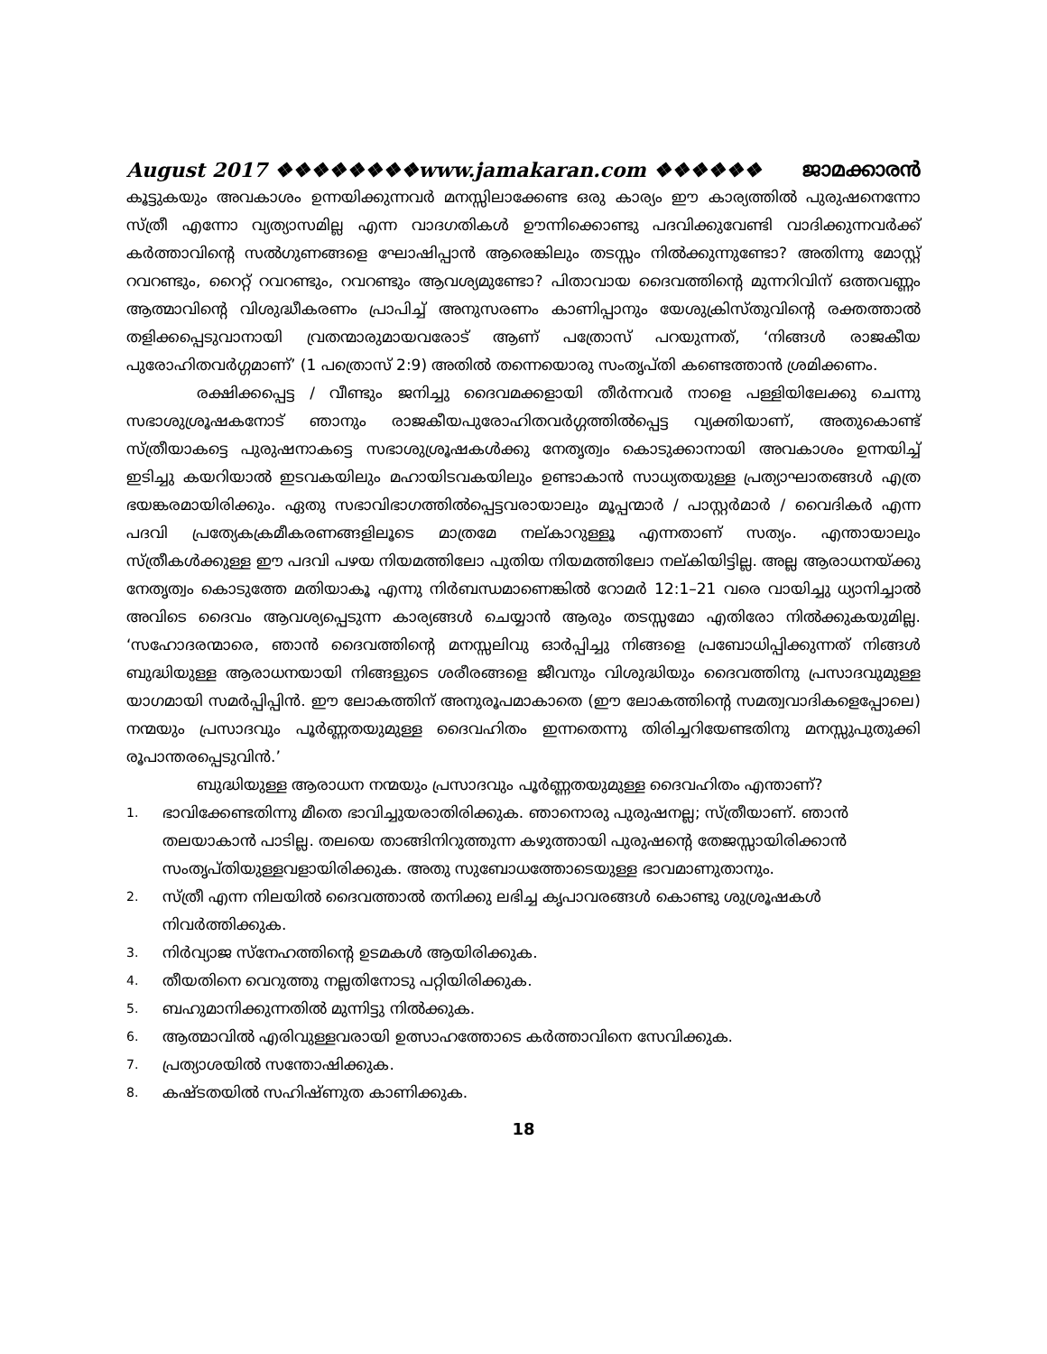August 2017 ❖❖❖❖❖❖❖❖www.jamakaran.com ❖❖❖❖❖❖ ജാമക്കാരൻ
കൂട്ടുകയും അവകാശം ഉന്നയിക്കുന്നവർ മനസ്സിലാക്കേണ്ട ഒരു കാര്യം ഈ കാര്യത്തിൽ പുരുഷനെന്നോ സ്ത്രീ എന്നോ വ്യത്യാസമില്ല എന്ന വാദഗതികൾ ഊന്നിക്കൊണ്ടു പദവിക്കുവേണ്ടി വാദിക്കുന്നവർക്ക് കർത്താവിന്റെ സൽഗുണങ്ങളെ ഘോഷിപ്പാൻ ആരെങ്കിലും തടസ്സം നിൽക്കുന്നുണ്ടോ? അതിന്നു മോസ്റ്റ് റവറണ്ടും, റൈറ്റ് റവറണ്ടും, റവറണ്ടും ആവശ്യമുണ്ടോ? പിതാവായ ദൈവത്തിന്റെ മുന്നറിവിന് ഒത്തവണ്ണം ആത്മാവിന്റെ വിശുദ്ധീകരണം പ്രാപിച്ച് അനുസരണം കാണിപ്പാനും യേശുക്രിസ്തുവിന്റെ രക്തത്താൽ തളിക്കപ്പെടുവാനായി വ്രതന്മാരുമായവരോട് ആണ് പത്രോസ് പറയുന്നത്, ‘നിങ്ങൾ രാജകീയ പുരോഹിതവർഗ്ഗമാണ്’ (1 പത്രൊസ് 2:9) അതിൽ തന്നെയൊരു സംതൃപ്തി കണ്ടെത്താൻ ശ്രമിക്കണം.
രക്ഷിക്കപ്പെട്ട / വീണ്ടും ജനിച്ചു ദൈവമക്കളായി തീർന്നവർ നാളെ പള്ളിയിലേക്കു ചെന്നു സഭാശുശ്രൂഷകനോട് ഞാനും രാജകീയപുരോഹിതവർഗ്ഗത്തിൽപ്പെട്ട വ്യക്തിയാണ്, അതുകൊണ്ട് സ്ത്രീയാകട്ടെ പുരുഷനാകട്ടെ സഭാശുശ്രൂഷകൾക്കു നേതൃത്വം കൊടുക്കാനായി അവകാശം ഉന്നയിച്ച് ഇടിച്ചു കയറിയാൽ ഇടവകയിലും മഹായിടവകയിലും ഉണ്ടാകാൻ സാധ്യതയുള്ള പ്രത്യാഘാതങ്ങൾ എത്ര ഭയങ്കരമായിരിക്കും. ഏതു സഭാവിഭാഗത്തിൽപ്പെട്ടവരായാലും മൂപ്പന്മാർ / പാസ്റ്റർമാർ / വൈദികർ എന്ന പദവി പ്രത്യേകക്രമീകരണങ്ങളിലൂടെ മാത്രമേ നല്കാറുള്ളൂ എന്നതാണ് സത്യം. എന്തായാലും സ്ത്രീകൾക്കുള്ള ഈ പദവി പഴയ നിയമത്തിലോ പുതിയ നിയമത്തിലോ നല്കിയിട്ടില്ല. അല്ല ആരാധനയ്ക്കു നേതൃത്വം കൊടുത്തേ മതിയാകൂ എന്നു നിർബന്ധമാണെങ്കിൽ റോമർ 12:1–21 വരെ വായിച്ചു ധ്യാനിച്ചാൽ അവിടെ ദൈവം ആവശ്യപ്പെടുന്ന കാര്യങ്ങൾ ചെയ്യാൻ ആരും തടസ്സമോ എതിരോ നിൽക്കുകയുമില്ല. ‘സഹോദരന്മാരെ, ഞാൻ ദൈവത്തിന്റെ മനസ്സലിവു ഓർപ്പിച്ചു നിങ്ങളെ പ്രബോധിപ്പിക്കുന്നത് നിങ്ങൾ ബുദ്ധിയുള്ള ആരാധനയായി നിങ്ങളുടെ ശരീരങ്ങളെ ജീവനും വിശുദ്ധിയും ദൈവത്തിനു പ്രസാദവുമുള്ള യാഗമായി സമർപ്പിപ്പിൻ. ഈ ലോകത്തിന് അനുരൂപമാകാതെ (ഈ ലോകത്തിന്റെ സമത്വവാദികളെപ്പോലെ) നന്മയും പ്രസാദവും പൂർണ്ണതയുമുള്ള ദൈവഹിതം ഇന്നതെന്നു തിരിച്ചറിയേണ്ടതിനു മനസ്സുപുതുക്കി രൂപാന്തരപ്പെടുവിൻ.’
ബുദ്ധിയുള്ള ആരാധന നന്മയും പ്രസാദവും പൂർണ്ണതയുമുള്ള ദൈവഹിതം എന്താണ്?
1. ഭാവിക്കേണ്ടതിന്നു മീതെ ഭാവിച്ചുയരാതിരിക്കുക. ഞാനൊരു പുരുഷനല്ല; സ്ത്രീയാണ്. ഞാൻ തലയാകാൻ പാടില്ല. തലയെ താങ്ങിനിറുത്തുന്ന കഴുത്തായി പുരുഷന്റെ തേജസ്സായിരിക്കാൻ സംതൃപ്തിയുള്ളവളായിരിക്കുക. അതു സുബോധത്തോടെയുള്ള ഭാവമാണുതാനും.
2. സ്ത്രീ എന്ന നിലയിൽ ദൈവത്താൽ തനിക്കു ലഭിച്ച കൃപാവരങ്ങൾ കൊണ്ടു ശുശ്രൂഷകൾ നിവർത്തിക്കുക.
3. നിർവ്യാജ സ്നേഹത്തിന്റെ ഉടമകൾ ആയിരിക്കുക.
4. തീയതിനെ വെറുത്തു നല്ലതിനോടു പറ്റിയിരിക്കുക.
5. ബഹുമാനിക്കുന്നതിൽ മുന്നിട്ടു നിൽക്കുക.
6. ആത്മാവിൽ എരിവുള്ളവരായി ഉത്സാഹത്തോടെ കർത്താവിനെ സേവിക്കുക.
7. പ്രത്യാശയിൽ സന്തോഷിക്കുക.
8. കഷ്ടതയിൽ സഹിഷ്ണുത കാണിക്കുക.
18